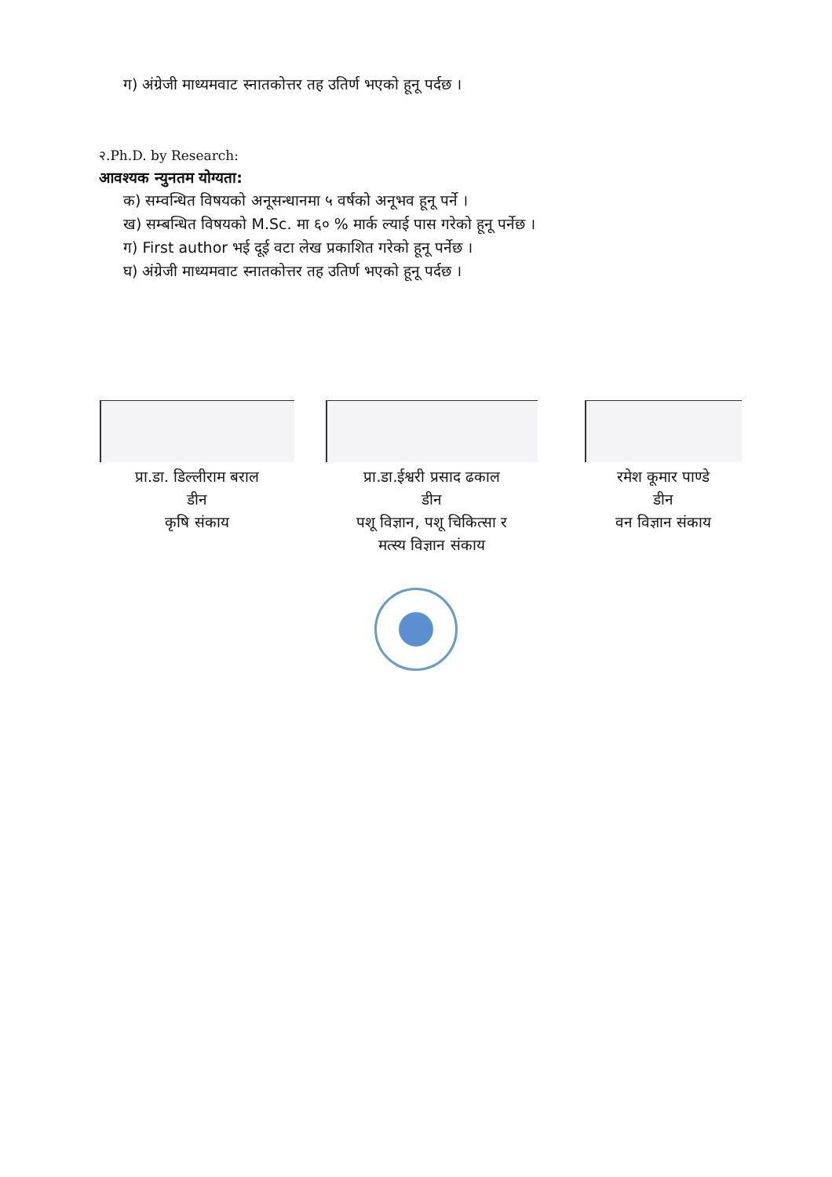ग) अंग्रेजी माध्यमवाट स्नातकोत्तर तह उतिर्ण भएको हूनू पर्दछ ।
२.Ph.D. by Research:
आवश्यक न्युनतम योग्यता:
क) सम्वन्धित विषयको अनूसन्धानमा ५ वर्षको अनूभव हूनू पर्ने ।
ख) सम्बन्धित विषयको M.Sc. मा ६० % मार्क ल्याई पास गरेको हूनू पर्नेछ ।
ग) First author भई दूई वटा लेख प्रकाशित गरेको हूनू पर्नेछ ।
घ) अंग्रेजी माध्यमवाट स्नातकोत्तर तह उतिर्ण भएको हूनू पर्दछ ।
प्रा.डा. डिल्लीराम बराल
डीन
कृषि संकाय
प्रा.डा.ईश्वरी प्रसाद ढकाल
डीन
पशू विज्ञान, पशू चिकित्सा र
मत्स्य विज्ञान संकाय
रमेश कूमार पाण्डे
डीन
वन विज्ञान संकाय